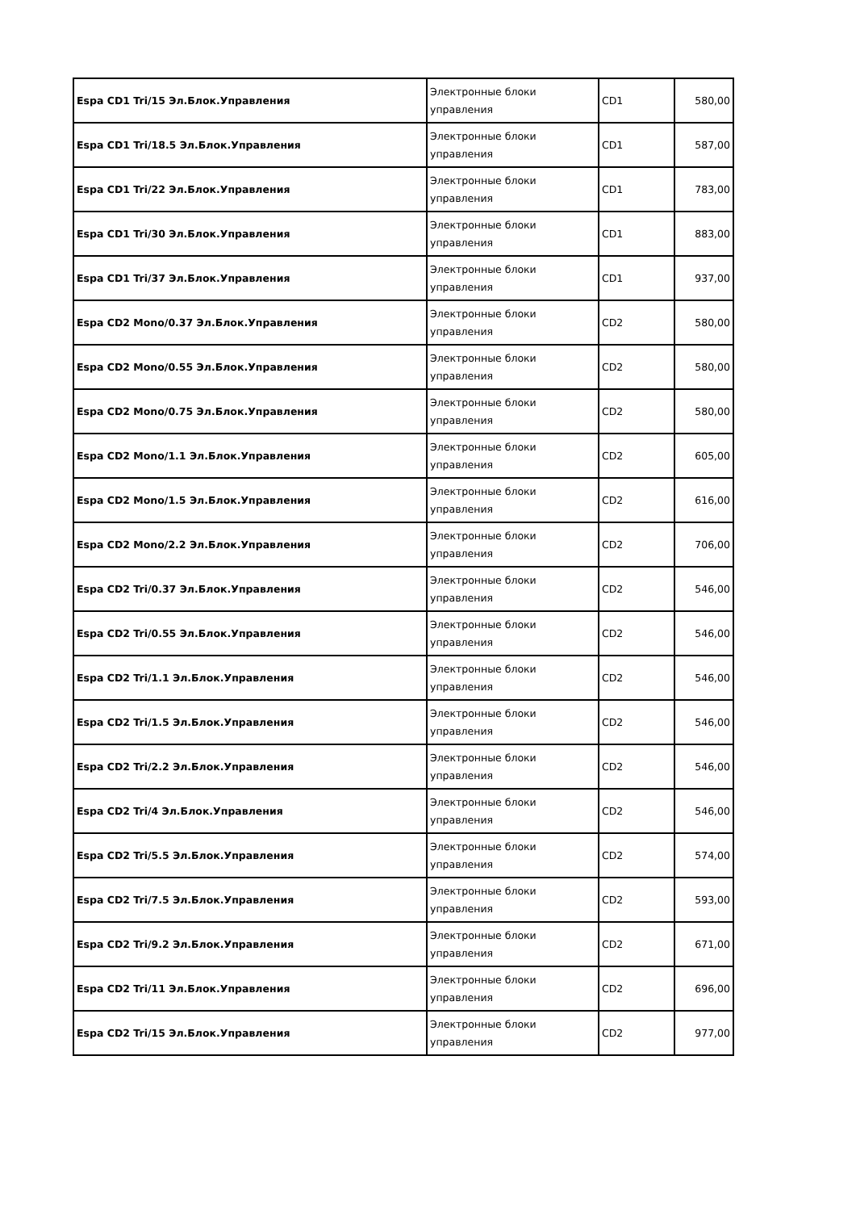| Espa CD1 Tri/15 Эл.Блок.Управления | Электронные блоки управления | CD1 | 580,00 |
| Espa CD1 Tri/18.5 Эл.Блок.Управления | Электронные блоки управления | CD1 | 587,00 |
| Espa CD1 Tri/22 Эл.Блок.Управления | Электронные блоки управления | CD1 | 783,00 |
| Espa CD1 Tri/30 Эл.Блок.Управления | Электронные блоки управления | CD1 | 883,00 |
| Espa CD1 Tri/37 Эл.Блок.Управления | Электронные блоки управления | CD1 | 937,00 |
| Espa CD2 Mono/0.37 Эл.Блок.Управления | Электронные блоки управления | CD2 | 580,00 |
| Espa CD2 Mono/0.55 Эл.Блок.Управления | Электронные блоки управления | CD2 | 580,00 |
| Espa CD2 Mono/0.75 Эл.Блок.Управления | Электронные блоки управления | CD2 | 580,00 |
| Espa CD2 Mono/1.1 Эл.Блок.Управления | Электронные блоки управления | CD2 | 605,00 |
| Espa CD2 Mono/1.5 Эл.Блок.Управления | Электронные блоки управления | CD2 | 616,00 |
| Espa CD2 Mono/2.2 Эл.Блок.Управления | Электронные блоки управления | CD2 | 706,00 |
| Espa CD2 Tri/0.37 Эл.Блок.Управления | Электронные блоки управления | CD2 | 546,00 |
| Espa CD2 Tri/0.55 Эл.Блок.Управления | Электронные блоки управления | CD2 | 546,00 |
| Espa CD2 Tri/1.1 Эл.Блок.Управления | Электронные блоки управления | CD2 | 546,00 |
| Espa CD2 Tri/1.5 Эл.Блок.Управления | Электронные блоки управления | CD2 | 546,00 |
| Espa CD2 Tri/2.2 Эл.Блок.Управления | Электронные блоки управления | CD2 | 546,00 |
| Espa CD2 Tri/4 Эл.Блок.Управления | Электронные блоки управления | CD2 | 546,00 |
| Espa CD2 Tri/5.5 Эл.Блок.Управления | Электронные блоки управления | CD2 | 574,00 |
| Espa CD2 Tri/7.5 Эл.Блок.Управления | Электронные блоки управления | CD2 | 593,00 |
| Espa CD2 Tri/9.2 Эл.Блок.Управления | Электронные блоки управления | CD2 | 671,00 |
| Espa CD2 Tri/11 Эл.Блок.Управления | Электронные блоки управления | CD2 | 696,00 |
| Espa CD2 Tri/15 Эл.Блок.Управления | Электронные блоки управления | CD2 | 977,00 |